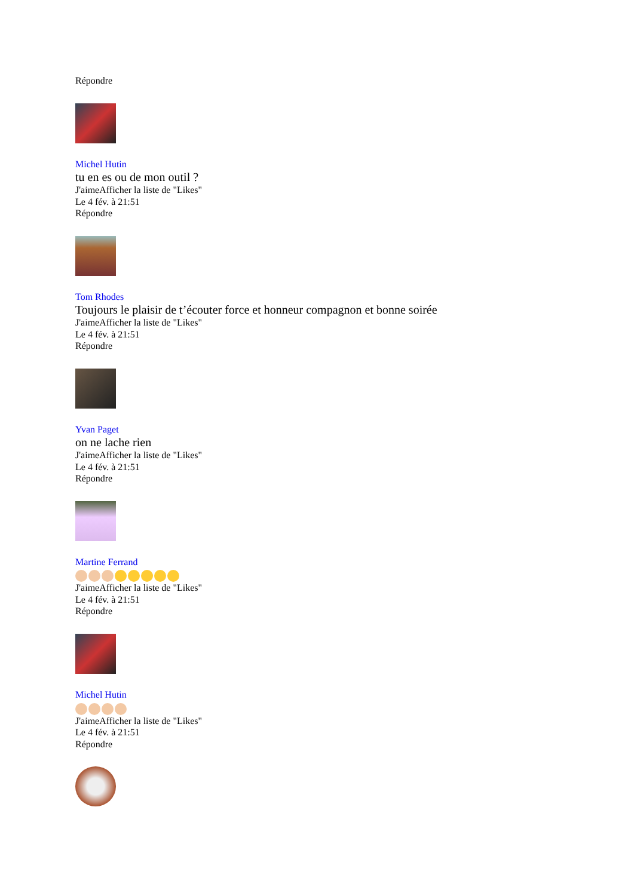Répondre
Michel Hutin
tu en es ou de mon outil ?
J'aimeAfficher la liste de "Likes"
Le 4 fév. à 21:51
Répondre
Tom Rhodes
Toujours le plaisir de t’écouter force et honneur compagnon et bonne soirée
J'aimeAfficher la liste de "Likes"
Le 4 fév. à 21:51
Répondre
Yvan Paget
on ne lache rien
J'aimeAfficher la liste de "Likes"
Le 4 fév. à 21:51
Répondre
Martine Ferrand
J'aimeAfficher la liste de "Likes"
Le 4 fév. à 21:51
Répondre
Michel Hutin
J'aimeAfficher la liste de "Likes"
Le 4 fév. à 21:51
Répondre